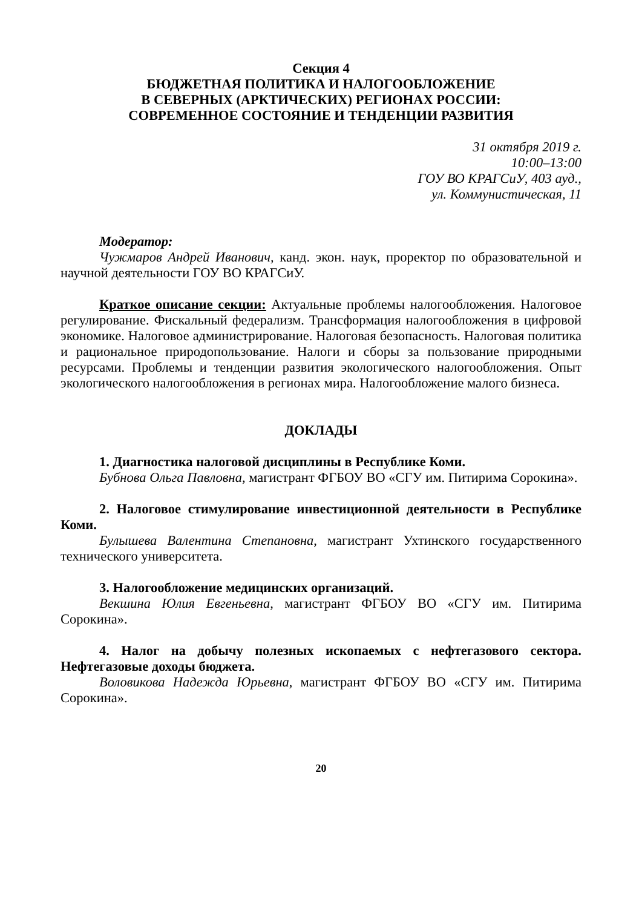Секция 4
БЮДЖЕТНАЯ ПОЛИТИКА И НАЛОГООБЛОЖЕНИЕ
В СЕВЕРНЫХ (АРКТИЧЕСКИХ) РЕГИОНАХ РОССИИ:
СОВРЕМЕННОЕ СОСТОЯНИЕ И ТЕНДЕНЦИИ РАЗВИТИЯ
31 октября 2019 г.
10:00–13:00
ГОУ ВО КРАГСиУ, 403 ауд.,
ул. Коммунистическая, 11
Модератор:
Чужмаров Андрей Иванович, канд. экон. наук, проректор по образовательной и научной деятельности ГОУ ВО КРАГСиУ.
Краткое описание секции: Актуальные проблемы налогообложения. Налоговое регулирование. Фискальный федерализм. Трансформация налогообложения в цифровой экономике. Налоговое администрирование. Налоговая безопасность. Налоговая политика и рациональное природопользование. Налоги и сборы за пользование природными ресурсами. Проблемы и тенденции развития экологического налогообложения. Опыт экологического налогообложения в регионах мира. Налогообложение малого бизнеса.
ДОКЛАДЫ
1. Диагностика налоговой дисциплины в Республике Коми.
Бубнова Ольга Павловна, магистрант ФГБОУ ВО «СГУ им. Питирима Сорокина».
2. Налоговое стимулирование инвестиционной деятельности в Республике Коми.
Булышева Валентина Степановна, магистрант Ухтинского государственного технического университета.
3. Налогообложение медицинских организаций.
Векшина Юлия Евгеньевна, магистрант ФГБОУ ВО «СГУ им. Питирима Сорокина».
4. Налог на добычу полезных ископаемых с нефтегазового сектора. Нефтегазовые доходы бюджета.
Воловикова Надежда Юрьевна, магистрант ФГБОУ ВО «СГУ им. Питирима Сорокина».
20